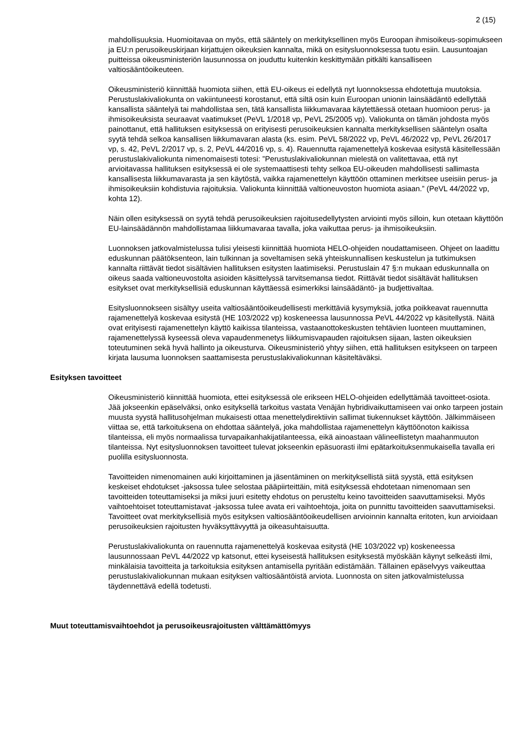2 (15)
mahdollisuuksia. Huomioitavaa on myös, että sääntely on merkityksellinen myös Euroopan ihmisoikeus-sopimukseen ja EU:n perusoikeuskirjaan kirjattujen oikeuksien kannalta, mikä on esitys­luonnoksessa tuotu esiin. Lausuntoajan puitteissa oikeusministeriön lausunnossa on jouduttu kuiten­kin keskittymään pitkälti kansalliseen valtiosääntöoikeuteen.
Oikeusministeriö kiinnittää huomiota siihen, että EU-oikeus ei edellytä nyt luonnoksessa ehdotettuja muutoksia. Perustuslakivaliokunta on vakiintuneesti korostanut, että siltä osin kuin Euroopan unionin lainsäädäntö edellyttää kansallista sääntelyä tai mahdollistaa sen, tätä kansallista liikkumavaraa käytettäessä otetaan huomioon perus- ja ihmisoikeuksista seuraavat vaatimukset (PeVL 1/2018 vp, PeVL 25/2005 vp). Valiokunta on tämän johdosta myös painottanut, että hallituksen esityksessä on erityisesti perusoikeuksien kannalta merkityksellisen sääntelyn osalta syytä tehdä selkoa kansallisen liikkumavaran alasta (ks. esim. PeVL 58/2022 vp, PeVL 46/2022 vp, PeVL 26/2017 vp, s. 42, PeVL 2/2017 vp, s. 2, PeVL 44/2016 vp, s. 4). Rauennutta rajamenettelyä koskevaa esitystä käsitelles­sään perustuslakivaliokunta nimenomaisesti totesi: ”Perustuslakivaliokunnan mielestä on valitetta­vaa, että nyt arvioitavassa hallituksen esityksessä ei ole systemaattisesti tehty selkoa EU-oikeuden mahdollisesti sallimasta kansallisesta liikkumavarasta ja sen käytöstä, vaikka rajamenettelyn käyt­töön ottaminen merkitsee useisiin perus- ja ihmisoikeuksiin kohdistuvia rajoituksia. Valiokunta kiinnit­tää valtioneuvoston huomiota asiaan.” (PeVL 44/2022 vp, kohta 12).
Näin ollen esityksessä on syytä tehdä perusoikeuksien rajoitusedellytysten arviointi myös silloin, kun otetaan käyttöön EU-lainsäädännön mahdollistamaa liikkumavaraa tavalla, joka vaikuttaa perus- ja ihmisoikeuksiin.
Luonnoksen jatkovalmistelussa tulisi yleisesti kiinnittää huomiota HELO-ohjeiden noudattamiseen. Ohjeet on laadittu eduskunnan päätöksenteon, lain tulkinnan ja soveltamisen sekä yhteiskunnallisen keskustelun ja tutkimuksen kannalta riittävät tiedot sisältävien hallituksen esitysten laatimiseksi. Pe­rustuslain 47 §:n mukaan eduskunnalla on oikeus saada valtioneuvostolta asioiden käsittelyssä tar­vitsemansa tiedot. Riittävät tiedot sisältävät hallituksen esitykset ovat merkityksellisiä eduskunnan käyttäessä esimerkiksi lainsäädäntö- ja budjettivaltaa.
Esitysluonnokseen sisältyy useita valtiosääntöoikeudellisesti merkittäviä kysymyksiä, jotka poikkea­vat rauennutta rajamenettelyä koskevaa esitystä (HE 103/2022 vp) koskeneessa lausunnossa PeVL 44/2022 vp käsitellystä. Näitä ovat erityisesti rajamenettelyn käyttö kaikissa tilanteissa, vastaanotto­keskusten tehtävien luonteen muuttaminen, rajamenettelyssä kyseessä oleva vapaudenmenetys liik­kumisvapauden rajoituksen sijaan, lasten oikeuksien toteutuminen sekä hyvä hallinto ja oikeusturva. Oikeusministeriö yhtyy siihen, että hallituksen esitykseen on tarpeen kirjata lausuma luonnoksen saattamisesta perustuslakivaliokunnan käsiteltäväksi.
Esityksen tavoitteet
Oikeusministeriö kiinnittää huomiota, ettei esityksessä ole erikseen HELO-ohjeiden edellyttämää tavoitteet-osiota. Jää jokseenkin epäselväksi, onko esityksellä tarkoitus vastata Venäjän hybridivai­kuttamiseen vai onko tarpeen jostain muusta syystä hallitusohjelman mukaisesti ottaa menettelydi­rektiivin sallimat tiukennukset käyttöön. Jälkimmäiseen viittaa se, että tarkoituksena on ehdottaa sääntelyä, joka mahdollistaa rajamenettelyn käyttöönoton kaikissa tilanteissa, eli myös normaalissa turvapaikanhakijatilanteessa, eikä ainoastaan välineellistetyn maahanmuuton tilanteissa. Nyt esitys­luonnoksen tavoitteet tulevat jokseenkin epäsuorasti ilmi epätarkoituksenmukaisella tavalla eri puo­lilla esitysluonnosta.
Tavoitteiden nimenomainen auki kirjoittaminen ja jäsentäminen on merkityksellistä siitä syystä, että esityksen keskeiset ehdotukset -jaksossa tulee selostaa pääpiirteittäin, mitä esityksessä ehdotetaan nimenomaan sen tavoitteiden toteuttamiseksi ja miksi juuri esitetty ehdotus on perusteltu keino ta­voitteiden saavuttamiseksi. Myös vaihtoehtoiset toteuttamistavat -jaksossa tulee avata eri vaihtoeh­toja, joita on punnittu tavoitteiden saavuttamiseksi. Tavoitteet ovat merkityksellisiä myös esityksen valtiosääntöoikeudellisen arvioinnin kannalta eritoten, kun arvioidaan perusoikeuksien rajoitusten hy­väksyttävyyttä ja oikeasuhtaisuutta.
Perustuslakivaliokunta on rauennutta rajamenettelyä koskevaa esitystä (HE 103/2022 vp) koske­neessa lausunnossaan PeVL 44/2022 vp katsonut, ettei kyseisestä hallituksen esityksestä myös­kään käynyt selkeästi ilmi, minkälaisia tavoitteita ja tarkoituksia esityksen antamisella pyritään edis­tämään. Tällainen epäselvyys vaikeuttaa perustuslakivaliokunnan mukaan esityksen valtiosääntöistä arviota. Luonnosta on siten jatkovalmistelussa täydennettävä edellä todetusti.
Muut toteuttamisvaihtoehdot ja perusoikeusrajoitusten välttämättömyys